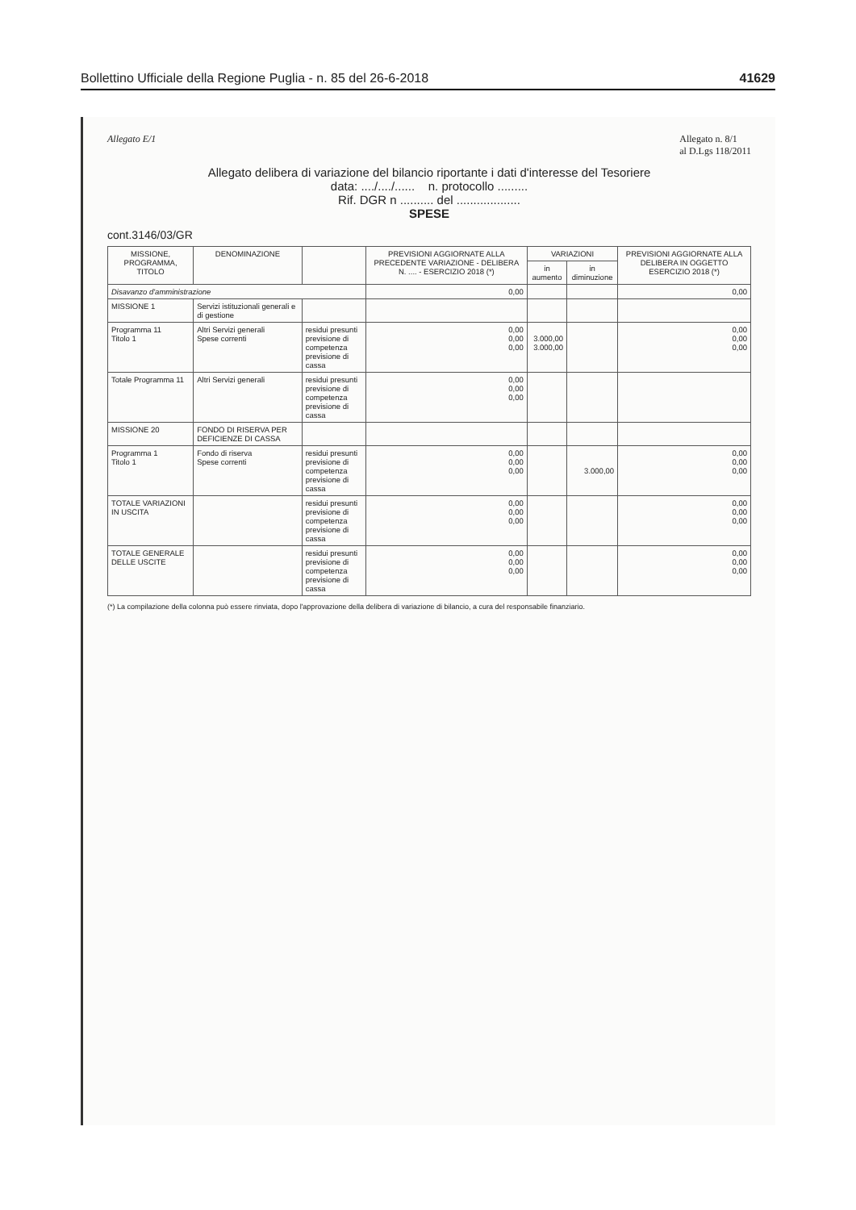Bollettino Ufficiale della Regione Puglia - n. 85 del 26-6-2018 41629
Allegato E/1 Allegato n. 8/1
al D.Lgs 118/2011
Allegato delibera di variazione del bilancio riportante i dati d'interesse del Tesoriere
data: ..../..../...... n. protocollo .........
Rif. DGR n .......... del ...................
SPESE
cont.3146/03/GR
| MISSIONE, PROGRAMMA, TITOLO | DENOMINAZIONE | | PREVISIONI AGGIORNATE ALLA PRECEDENTE VARIAZIONE - DELIBERA N. .... - ESERCIZIO 2018 (*) | VARIAZIONI | | PREVISIONI AGGIORNATE ALLA DELIBERA IN OGGETTO ESERCIZIO 2018 (*) |
| --- | --- | --- | --- | --- | --- | --- |
| | | | | in aumento | in diminuzione | |
| Disavanzo d'amministrazione | | | 0,00 | | | 0,00 |
| MISSIONE 1 | Servizi istituzionali generali e di gestione | | | | | |
| Programma 11 Titolo 1 | Altri Servizi generali Spese correnti | residui presunti previsione di competenza previsione di cassa | 0,00 0,00 0,00 | 3.000,00 3.000,00 | | 0,00 0,00 0,00 |
| Totale Programma 11 | Altri Servizi generali | residui presunti previsione di competenza previsione di cassa | 0,00 0,00 0,00 | | | |
| MISSIONE 20 | FONDO DI RISERVA PER DEFICIENZE DI CASSA | | | | | |
| Programma 1 Titolo 1 | Fondo di riserva Spese correnti | residui presunti previsione di competenza previsione di cassa | 0,00 0,00 0,00 | | 3.000,00 | 0,00 0,00 0,00 |
| TOTALE VARIAZIONI IN USCITA | | residui presunti previsione di competenza previsione di cassa | 0,00 0,00 0,00 | | | 0,00 0,00 0,00 |
| TOTALE GENERALE DELLE USCITE | | residui presunti previsione di competenza previsione di cassa | 0,00 0,00 0,00 | | | 0,00 0,00 0,00 |
(*) La compilazione della colonna può essere rinviata, dopo l'approvazione della delibera di variazione di bilancio, a cura del responsabile finanziario.